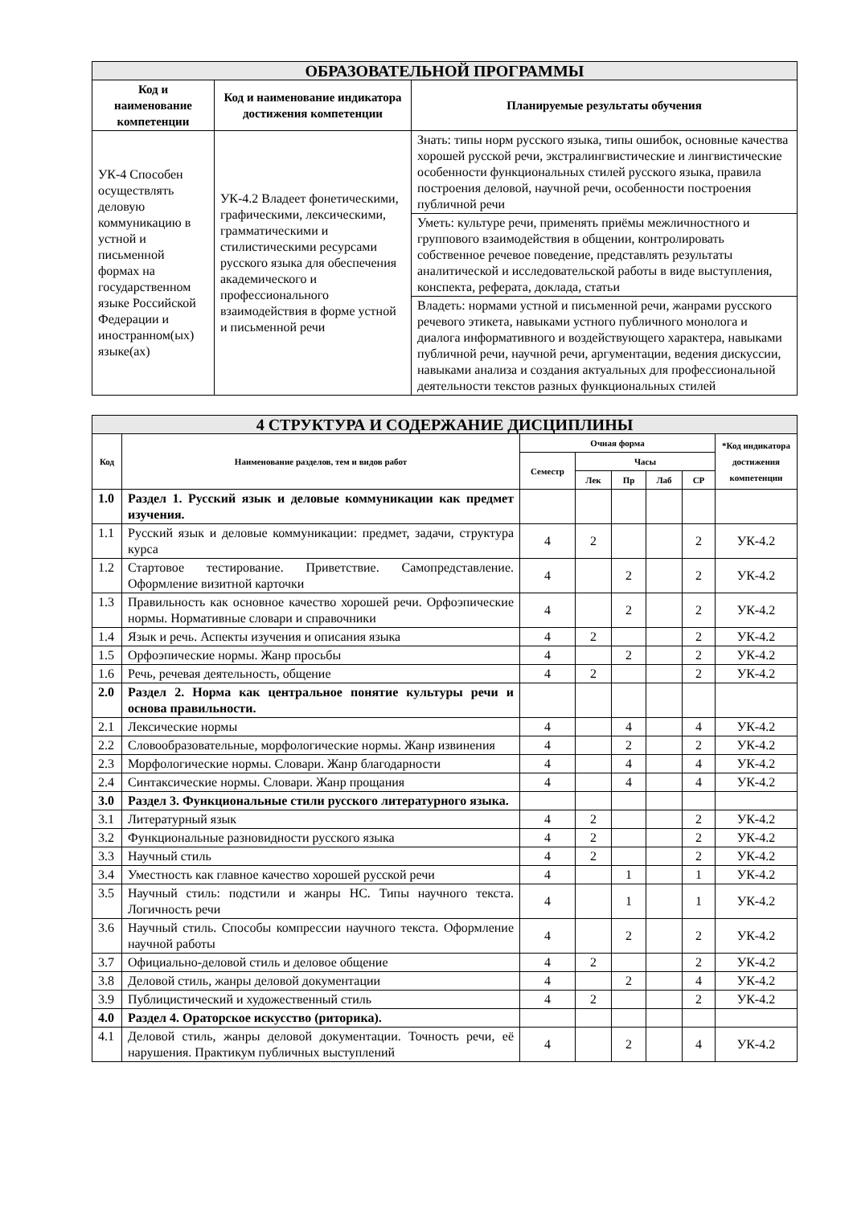| ОБРАЗОВАТЕЛЬНОЙ ПРОГРАММЫ | | |
| Код и наименование компетенции | Код и наименование индикатора достижения компетенции | Планируемые результаты обучения |
| УК-4 Способен осуществлять деловую коммуникацию в устной и письменной формах на государственном языке Российской Федерации и иностранном(ых) языке(ах) | УК-4.2 Владеет фонетическими, графическими, лексическими, грамматическими и стилистическими ресурсами русского языка для обеспечения академического и профессионального взаимодействия в форме устной и письменной речи | Знать: типы норм русского языка, типы ошибок, основные качества хорошей русской речи, экстралингвистические и лингвистические особенности функциональных стилей русского языка, правила построения деловой, научной речи, особенности построения публичной речи |
| | | Уметь: культуре речи, применять приёмы межличностного и группового взаимодействия в общении, контролировать собственное речевое поведение, представлять результаты аналитической и исследовательской работы в виде выступления, конспекта, реферата, доклада, статьи |
| | | Владеть: нормами устной и письменной речи, жанрами русского речевого этикета, навыками устного публичного монолога и диалога информативного и воздействующего характера, навыками публичной речи, научной речи, аргументации, ведения дискуссии, навыками анализа и создания актуальных для профессиональной деятельности текстов разных функциональных стилей |
| 4 СТРУКТУРА И СОДЕРЖАНИЕ ДИСЦИПЛИНЫ | | | | | | | |
| Код | Наименование разделов, тем и видов работ | Очная форма | | | | | *Код индикатора достижения компетенции |
| | | Семестр | Часы | | | | |
| | | | Лек | Пр | Лаб | СР | |
| 1.0 | Раздел 1. Русский язык и деловые коммуникации как предмет изучения. | | | | | | |
| 1.1 | Русский язык и деловые коммуникации: предмет, задачи, структура курса | 4 | 2 | | | 2 | УК-4.2 |
| 1.2 | Стартовое тестирование. Приветствие. Самопредставление. Оформление визитной карточки | 4 | | 2 | | 2 | УК-4.2 |
| 1.3 | Правильность как основное качество хорошей речи. Орфоэпические нормы. Нормативные словари и справочники | 4 | | 2 | | 2 | УК-4.2 |
| 1.4 | Язык и речь. Аспекты изучения и описания языка | 4 | 2 | | | 2 | УК-4.2 |
| 1.5 | Орфоэпические нормы. Жанр просьбы | 4 | | 2 | | 2 | УК-4.2 |
| 1.6 | Речь, речевая деятельность, общение | 4 | 2 | | | 2 | УК-4.2 |
| 2.0 | Раздел 2. Норма как центральное понятие культуры речи и основа правильности. | | | | | | |
| 2.1 | Лексические нормы | 4 | | 4 | | 4 | УК-4.2 |
| 2.2 | Словообразовательные, морфологические нормы. Жанр извинения | 4 | | 2 | | 2 | УК-4.2 |
| 2.3 | Морфологические нормы. Словари. Жанр благодарности | 4 | | 4 | | 4 | УК-4.2 |
| 2.4 | Синтаксические нормы. Словари. Жанр прощания | 4 | | 4 | | 4 | УК-4.2 |
| 3.0 | Раздел 3. Функциональные стили русского литературного языка. | | | | | | |
| 3.1 | Литературный язык | 4 | 2 | | | 2 | УК-4.2 |
| 3.2 | Функциональные разновидности русского языка | 4 | 2 | | | 2 | УК-4.2 |
| 3.3 | Научный стиль | 4 | 2 | | | 2 | УК-4.2 |
| 3.4 | Уместность как главное качество хорошей русской речи | 4 | | 1 | | 1 | УК-4.2 |
| 3.5 | Научный стиль: подстили и жанры НС. Типы научного текста. Логичность речи | 4 | | 1 | | 1 | УК-4.2 |
| 3.6 | Научный стиль. Способы компрессии научного текста. Оформление научной работы | 4 | | 2 | | 2 | УК-4.2 |
| 3.7 | Официально-деловой стиль и деловое общение | 4 | 2 | | | 2 | УК-4.2 |
| 3.8 | Деловой стиль, жанры деловой документации | 4 | | 2 | | 4 | УК-4.2 |
| 3.9 | Публицистический и художественный стиль | 4 | 2 | | | 2 | УК-4.2 |
| 4.0 | Раздел 4. Ораторское искусство (риторика). | | | | | | |
| 4.1 | Деловой стиль, жанры деловой документации. Точность речи, её нарушения. Практикум публичных выступлений | 4 | | 2 | | 4 | УК-4.2 |